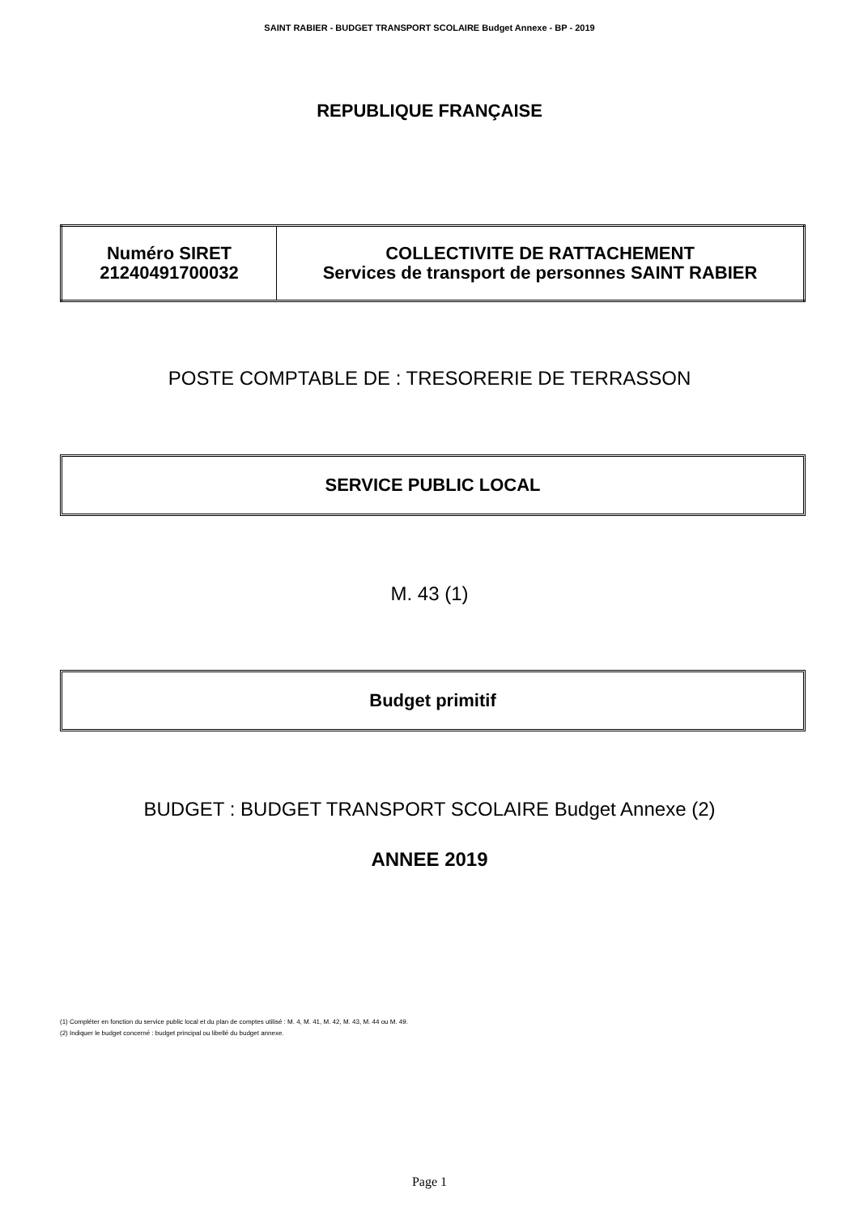SAINT RABIER - BUDGET TRANSPORT SCOLAIRE Budget Annexe - BP - 2019
REPUBLIQUE FRANÇAISE
| Numéro SIRET 21240491700032 | COLLECTIVITE DE RATTACHEMENT Services de transport de personnes SAINT RABIER |
POSTE COMPTABLE DE : TRESORERIE DE TERRASSON
SERVICE PUBLIC LOCAL
M. 43 (1)
Budget primitif
BUDGET : BUDGET TRANSPORT SCOLAIRE Budget Annexe (2)
ANNEE 2019
(1) Compléter en fonction du service public local et du plan de comptes utilisé : M. 4, M. 41, M. 42, M. 43, M. 44 ou M. 49.
(2) Indiquer le budget concerné : budget principal ou libellé du budget annexe.
Page 1